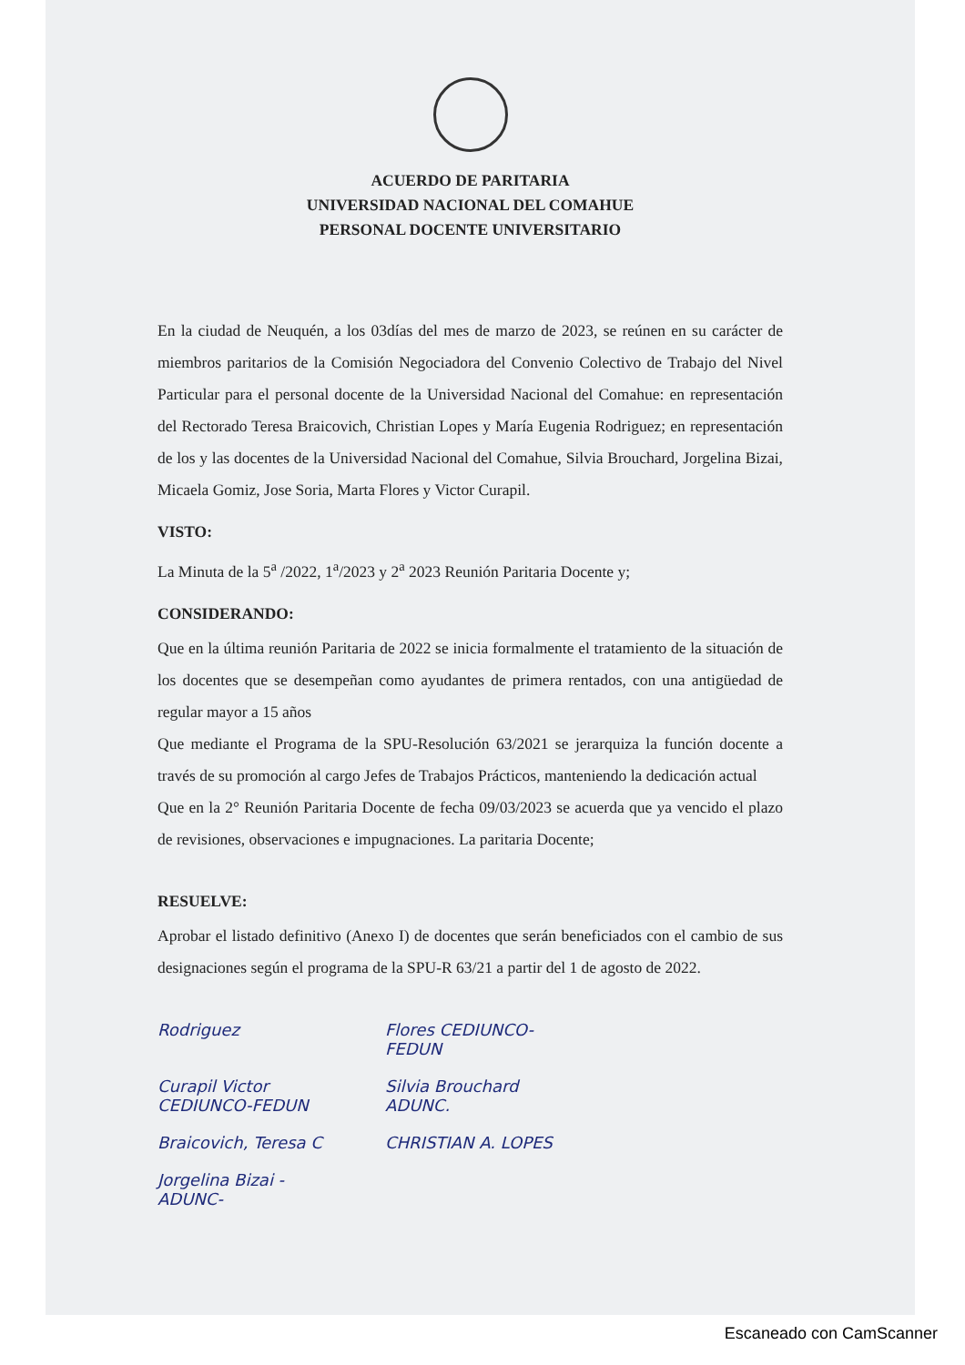ACUERDO DE PARITARIA
UNIVERSIDAD NACIONAL DEL COMAHUE
PERSONAL DOCENTE UNIVERSITARIO
En la ciudad de Neuquén, a los 03días del mes de marzo de 2023, se reúnen en su carácter de miembros paritarios de la Comisión Negociadora del Convenio Colectivo de Trabajo del Nivel Particular para el personal docente de la Universidad Nacional del Comahue: en representación del Rectorado Teresa Braicovich, Christian Lopes y María Eugenia Rodriguez; en representación de los y las docentes de la Universidad Nacional del Comahue, Silvia Brouchard, Jorgelina Bizai, Micaela Gomiz, Jose Soria, Marta Flores y Victor Curapil.
VISTO:
La Minuta de la 5<sup>a</sup> /2022, 1<sup>a</sup>/2023 y 2<sup>a</sup> 2023 Reunión Paritaria Docente y;
CONSIDERANDO:
Que en la última reunión Paritaria de 2022 se inicia formalmente el tratamiento de la situación de los docentes que se desempeñan como ayudantes de primera rentados, con una antigüedad de regular mayor a 15 años
Que mediante el Programa de la SPU-Resolución 63/2021 se jerarquiza la función docente a través de su promoción al cargo Jefes de Trabajos Prácticos, manteniendo la dedicación actual
Que en la 2° Reunión Paritaria Docente de fecha 09/03/2023 se acuerda que ya vencido el plazo de revisiones, observaciones e impugnaciones. La paritaria Docente;
RESUELVE:
Aprobar el listado definitivo (Anexo I) de docentes que serán beneficiados con el cambio de sus designaciones según el programa de la SPU-R 63/21 a partir del 1 de agosto de 2022.
Rodriguez
Flores CEDIUNCO-FEDUN
Curapil Victor CEDIUNCO-FEDUN
Silvia Brouchard ADUNC.
Braicovich, Teresa C
CHRISTIAN A. LOPES
Jorgelina Bizai -ADUNC-
Escaneado con CamScanner